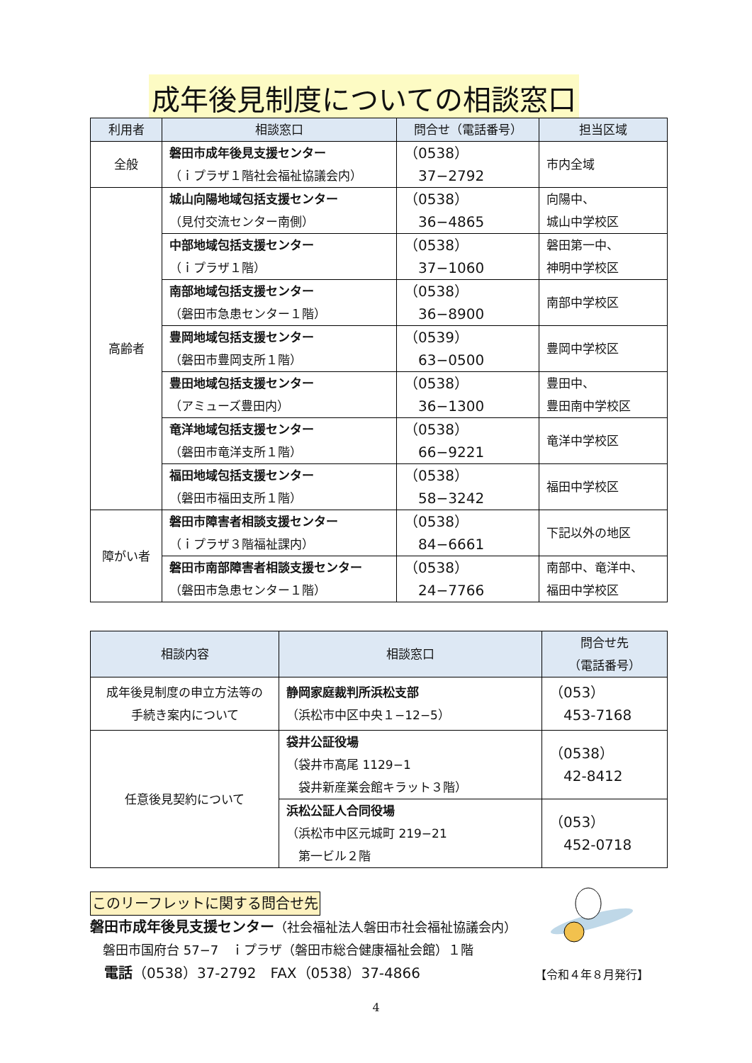成年後見制度についての相談窓口
| 利用者 | 相談窓口 | 問合せ（電話番号） | 担当区域 |
| --- | --- | --- | --- |
| 全般 | 磐田市成年後見支援センター （ｉプラザ１階社会福祉協議会内） | （0538） 37−2792 | 市内全域 |
| 高齢者 | 城山向陽地域包括支援センター （見付交流センター南側） | （0538） 36−4865 | 向陽中、 城山中学校区 |
| | 中部地域包括支援センター （ｉプラザ１階） | （0538） 37−1060 | 磐田第一中、 神明中学校区 |
| | 南部地域包括支援センター （磐田市急患センター１階） | （0538） 36−8900 | 南部中学校区 |
| | 豊岡地域包括支援センター （磐田市豊岡支所１階） | （0539） 63−0500 | 豊岡中学校区 |
| | 豊田地域包括支援センター （アミューズ豊田内） | （0538） 36−1300 | 豊田中、 豊田南中学校区 |
| | 竜洋地域包括支援センター （磐田市竜洋支所１階） | （0538） 66−9221 | 竜洋中学校区 |
| | 福田地域包括支援センター （磐田市福田支所１階） | （0538） 58−3242 | 福田中学校区 |
| 障がい者 | 磐田市障害者相談支援センター （ｉプラザ３階福祉課内） | （0538） 84−6661 | 下記以外の地区 |
| | 磐田市南部障害者相談支援センター （磐田市急患センター１階） | （0538） 24−7766 | 南部中、竜洋中、 福田中学校区 |
| 相談内容 | 相談窓口 | 問合せ先 （電話番号） |
| --- | --- | --- |
| 成年後見制度の申立方法等の 手続き案内について | 静岡家庭裁判所浜松支部 （浜松市中区中央１−12−5） | （053） 453-7168 |
| 任意後見契約について | 袋井公証役場 （袋井市高尾 1129−1 袋井新産業会館キラット３階） | （0538） 42-8412 |
| | 浜松公証人合同役場 （浜松市中区元城町 219−21 第一ビル２階 | （053） 452-0718 |
このリーフレットに関する問合せ先
磐田市成年後見支援センター（社会福祉法人磐田市社会福祉協議会内）
　磐田市国府台 57−7　ｉプラザ（磐田市総合健康福祉会館）１階
　電話（0538）37-2792　FAX（0538）37-4866
【令和４年８月発行】
4